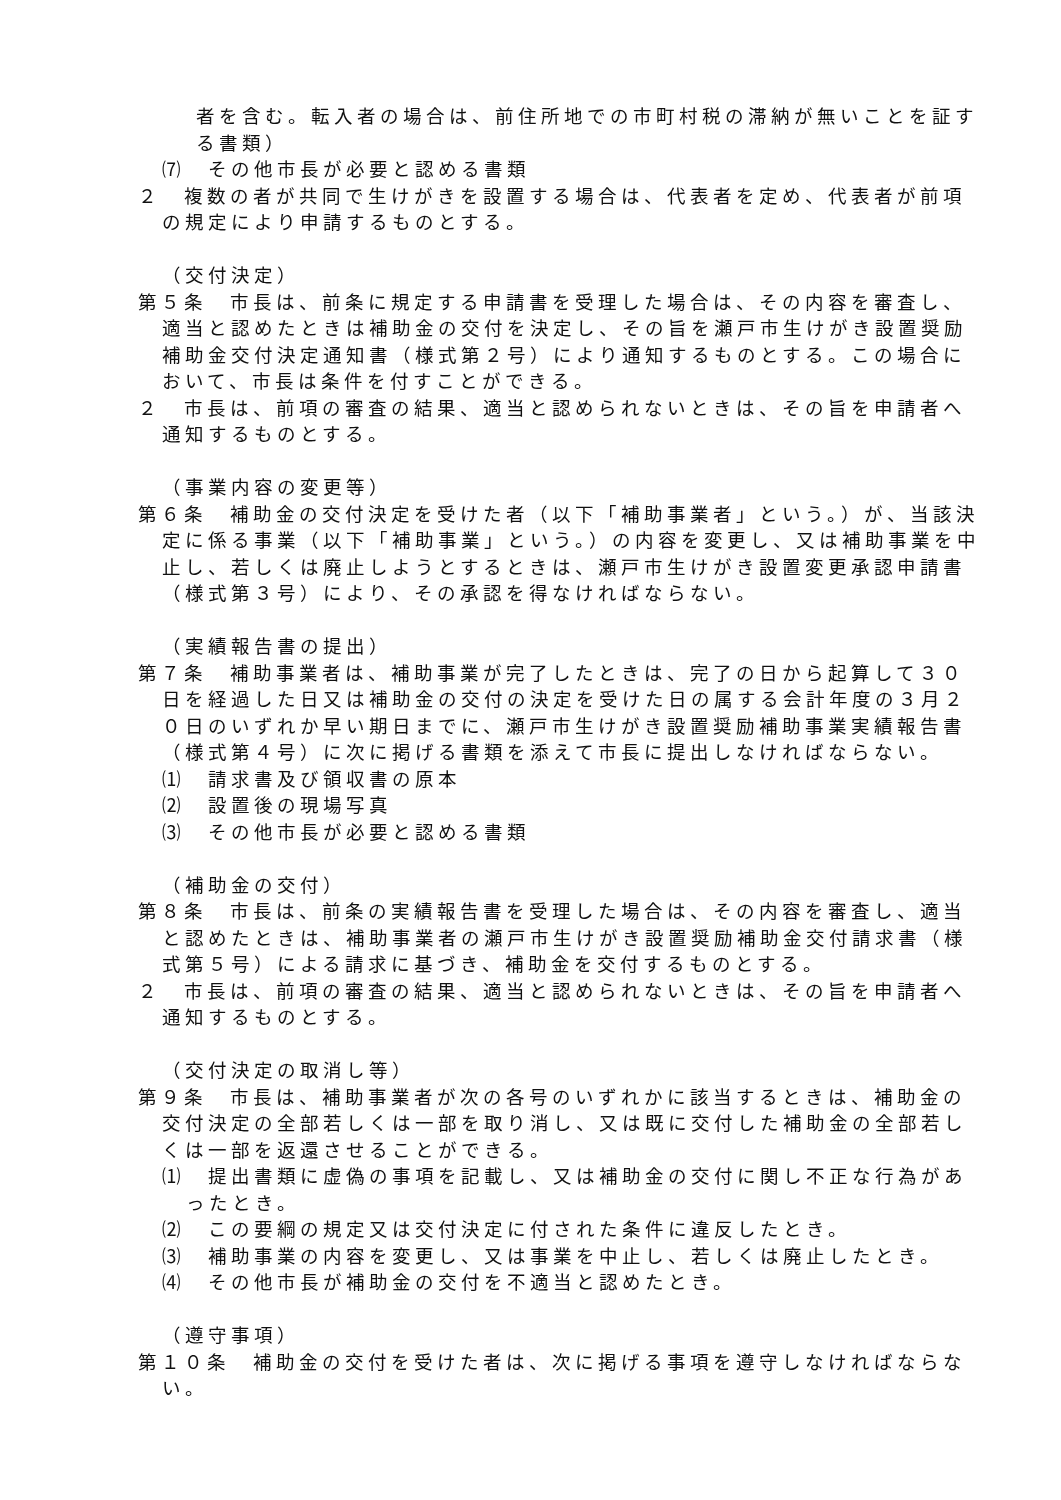者を含む。転入者の場合は、前住所地での市町村税の滞納が無いことを証する書類）
⑺　その他市長が必要と認める書類
２　複数の者が共同で生けがきを設置する場合は、代表者を定め、代表者が前項の規定により申請するものとする。
（交付決定）
第５条　市長は、前条に規定する申請書を受理した場合は、その内容を審査し、適当と認めたときは補助金の交付を決定し、その旨を瀬戸市生けがき設置奨励補助金交付決定通知書（様式第２号）により通知するものとする。この場合において、市長は条件を付すことができる。
２　市長は、前項の審査の結果、適当と認められないときは、その旨を申請者へ通知するものとする。
（事業内容の変更等）
第６条　補助金の交付決定を受けた者（以下「補助事業者」という。）が、当該決定に係る事業（以下「補助事業」という。）の内容を変更し、又は補助事業を中止し、若しくは廃止しようとするときは、瀬戸市生けがき設置変更承認申請書（様式第３号）により、その承認を得なければならない。
（実績報告書の提出）
第７条　補助事業者は、補助事業が完了したときは、完了の日から起算して３０日を経過した日又は補助金の交付の決定を受けた日の属する会計年度の３月２０日のいずれか早い期日までに、瀬戸市生けがき設置奨励補助事業実績報告書（様式第４号）に次に掲げる書類を添えて市長に提出しなければならない。
⑴　請求書及び領収書の原本
⑵　設置後の現場写真
⑶　その他市長が必要と認める書類
（補助金の交付）
第８条　市長は、前条の実績報告書を受理した場合は、その内容を審査し、適当と認めたときは、補助事業者の瀬戸市生けがき設置奨励補助金交付請求書（様式第５号）による請求に基づき、補助金を交付するものとする。
２　市長は、前項の審査の結果、適当と認められないときは、その旨を申請者へ通知するものとする。
（交付決定の取消し等）
第９条　市長は、補助事業者が次の各号のいずれかに該当するときは、補助金の交付決定の全部若しくは一部を取り消し、又は既に交付した補助金の全部若しくは一部を返還させることができる。
⑴　提出書類に虚偽の事項を記載し、又は補助金の交付に関し不正な行為があったとき。
⑵　この要綱の規定又は交付決定に付された条件に違反したとき。
⑶　補助事業の内容を変更し、又は事業を中止し、若しくは廃止したとき。
⑷　その他市長が補助金の交付を不適当と認めたとき。
（遵守事項）
第１０条　補助金の交付を受けた者は、次に掲げる事項を遵守しなければならない。